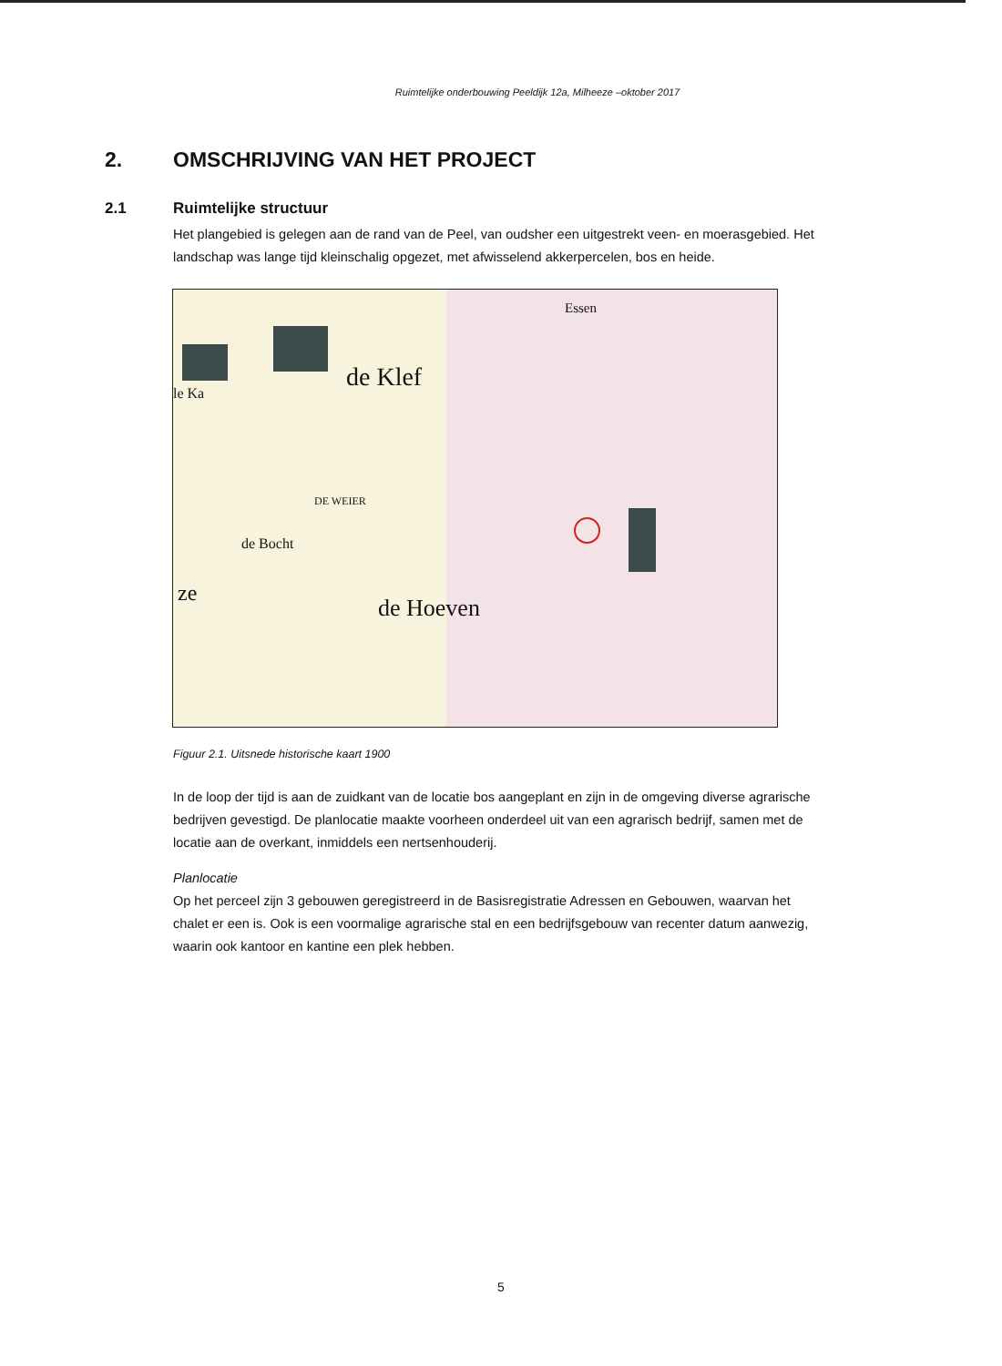Ruimtelijke onderbouwing Peeldijk 12a, Milheeze –oktober 2017
2. OMSCHRIJVING VAN HET PROJECT
2.1 Ruimtelijke structuur
Het plangebied is gelegen aan de rand van de Peel, van oudsher een uitgestrekt veen- en moerasgebied. Het landschap was lange tijd kleinschalig opgezet, met afwisselend akkerpercelen, bos en heide.
Essen
de Klef
le Ka
DE WEIER
de Bocht
ze
de Hoeven
Figuur 2.1. Uitsnede historische kaart 1900
In de loop der tijd is aan de zuidkant van de locatie bos aangeplant en zijn in de omgeving diverse agrarische bedrijven gevestigd. De planlocatie maakte voorheen onderdeel uit van een agrarisch bedrijf, samen met de locatie aan de overkant, inmiddels een nertsenhouderij.
Planlocatie
Op het perceel zijn 3 gebouwen geregistreerd in de Basisregistratie Adressen en Gebouwen, waarvan het chalet er een is. Ook is een voormalige agrarische stal en een bedrijfsgebouw van recenter datum aanwezig, waarin ook kantoor en kantine een plek hebben.
5